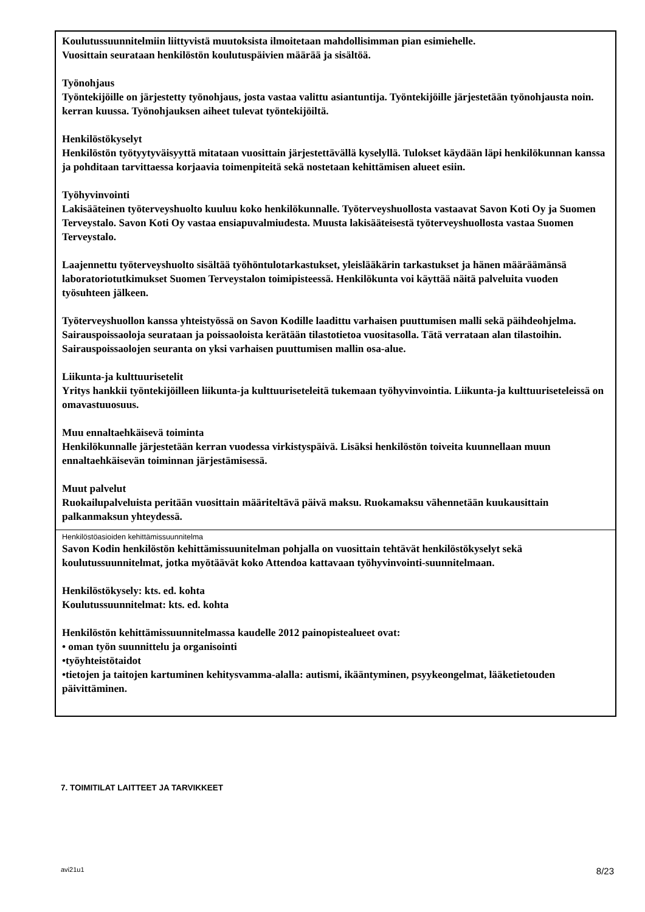Koulutussuunnitelmiin liittyvistä muutoksista ilmoitetaan mahdollisimman pian esimiehelle.
Vuosittain seurataan henkilöstön koulutuspäivien määrää ja sisältöä.
Työnohjaus
Työntekijöille on järjestetty työnohjaus, josta vastaa valittu asiantuntija. Työntekijöille järjestetään työnohjausta noin. kerran kuussa. Työnohjauksen aiheet tulevat työntekijöiltä.
Henkilöstökyselyt
Henkilöstön työtyytyväisyyttä mitataan vuosittain järjestettävällä kyselyllä. Tulokset käydään läpi henkilökunnan kanssa ja pohditaan tarvittaessa korjaavia toimenpiteitä sekä nostetaan kehittämisen alueet esiin.
Työhyvinvointi
Lakisääteinen työterveyshuolto kuuluu koko henkilökunnalle. Työterveyshuollosta vastaavat Savon Koti Oy ja Suomen Terveystalo. Savon Koti Oy vastaa ensiapuvalmiudesta. Muusta lakisääteisestä työterveyshuollosta vastaa Suomen Terveystalo.
Laajennettu työterveyshuolto sisältää työhöntulotarkastukset, yleislääkärin tarkastukset ja hänen määräämänsä laboratoriotutkimukset Suomen Terveystalon toimipisteessä. Henkilökunta voi käyttää näitä palveluita vuoden työsuhteen jälkeen.
Työterveyshuollon kanssa yhteistyössä on Savon Kodille laadittu varhaisen puuttumisen malli sekä päihdeohjelma.
Sairauspoissaoloja seurataan ja poissaoloista kerätään tilastotietoa vuositasolla. Tätä verrataan alan tilastoihin. Sairauspoissaolojen seuranta on yksi varhaisen puuttumisen mallin osa-alue.
Liikunta-ja kulttuurisetelit
Yritys hankkii työntekijöilleen liikunta-ja kulttuuriseteleitä tukemaan työhyvinvointia. Liikunta-ja kulttuuriseteleissä on omavastuuosuus.
Muu ennaltaehkäisevä toiminta
Henkilökunnalle järjestetään kerran vuodessa virkistyspäivä. Lisäksi henkilöstön toiveita kuunnellaan muun ennaltaehkäisevän toiminnan järjestämisessä.
Muut palvelut
Ruokailupalveluista peritään vuosittain määriteltävä päivä maksu. Ruokamaksu vähennetään kuukausittain palkanmaksun yhteydessä.
Henkilöstöasioiden kehittämissuunnitelma
Savon Kodin henkilöstön kehittämissuunitelman pohjalla on vuosittain tehtävät henkilöstökyselyt sekä koulutussuunnitelmat, jotka myötäävät koko Attendoa kattavaan työhyvinvointi-suunnitelmaan.
Henkilöstökysely: kts. ed. kohta
Koulutussuunnitelmat: kts. ed. kohta
Henkilöstön kehittämissuunnitelmassa kaudelle 2012 painopistealueet ovat:
• oman työn suunnittelu ja organisointi
•työyhteistötaidot
•tietojen ja taitojen kartuminen kehitysvamma-alalla: autismi, ikääntyminen, psyykeongelmat, lääketietouden päivittäminen.
7. TOIMITILAT LAITTEET JA TARVIKKEET
avi21u1 8/23